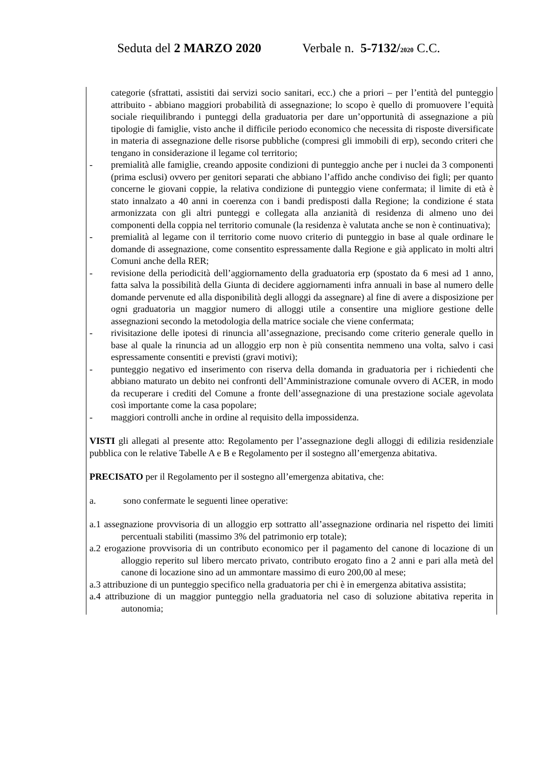Seduta del 2 MARZO 2020 Verbale n. 5-7132/2020 C.C.
categorie (sfrattati, assistiti dai servizi socio sanitari, ecc.) che a priori – per l’entità del punteggio attribuito - abbiano maggiori probabilità di assegnazione; lo scopo è quello di promuovere l’equità sociale riequilibrando i punteggi della graduatoria per dare un’opportunità di assegnazione a più tipologie di famiglie, visto anche il difficile periodo economico che necessita di risposte diversificate in materia di assegnazione delle risorse pubbliche (compresi gli immobili di erp), secondo criteri che tengano in considerazione il legame col territorio;
- premialità alle famiglie, creando apposite condizioni di punteggio anche per i nuclei da 3 componenti (prima esclusi) ovvero per genitori separati che abbiano l’affido anche condiviso dei figli; per quanto concerne le giovani coppie, la relativa condizione di punteggio viene confermata; il limite di età è stato innalzato a 40 anni in coerenza con i bandi predisposti dalla Regione; la condizione é stata armonizzata con gli altri punteggi e collegata alla anzianità di residenza di almeno uno dei componenti della coppia nel territorio comunale (la residenza è valutata anche se non è continuativa);
- premialità al legame con il territorio come nuovo criterio di punteggio in base al quale ordinare le domande di assegnazione, come consentito espressamente dalla Regione e già applicato in molti altri Comuni anche della RER;
- revisione della periodicità dell’aggiornamento della graduatoria erp (spostato da 6 mesi ad 1 anno, fatta salva la possibilità della Giunta di decidere aggiornamenti infra annuali in base al numero delle domande pervenute ed alla disponibilità degli alloggi da assegnare) al fine di avere a disposizione per ogni graduatoria un maggior numero di alloggi utile a consentire una migliore gestione delle assegnazioni secondo la metodologia della matrice sociale che viene confermata;
- rivisitazione delle ipotesi di rinuncia all’assegnazione, precisando come criterio generale quello in base al quale la rinuncia ad un alloggio erp non è più consentita nemmeno una volta, salvo i casi espressamente consentiti e previsti (gravi motivi);
- punteggio negativo ed inserimento con riserva della domanda in graduatoria per i richiedenti che abbiano maturato un debito nei confronti dell’Amministrazione comunale ovvero di ACER, in modo da recuperare i crediti del Comune a fronte dell’assegnazione di una prestazione sociale agevolata così importante come la casa popolare;
- maggiori controlli anche in ordine al requisito della impossidenza.
VISTI gli allegati al presente atto: Regolamento per l’assegnazione degli alloggi di edilizia residenziale pubblica con le relative Tabelle A e B e Regolamento per il sostegno all’emergenza abitativa.
PRECISATO per il Regolamento per il sostegno all’emergenza abitativa, che:
a. sono confermate le seguenti linee operative:
a.1 assegnazione provvisoria di un alloggio erp sottratto all’assegnazione ordinaria nel rispetto dei limiti percentuali stabiliti (massimo 3% del patrimonio erp totale);
a.2 erogazione provvisoria di un contributo economico per il pagamento del canone di locazione di un alloggio reperito sul libero mercato privato, contributo erogato fino a 2 anni e pari alla metà del canone di locazione sino ad un ammontare massimo di euro 200,00 al mese;
a.3 attribuzione di un punteggio specifico nella graduatoria per chi è in emergenza abitativa assistita;
a.4 attribuzione di un maggior punteggio nella graduatoria nel caso di soluzione abitativa reperita in autonomia;